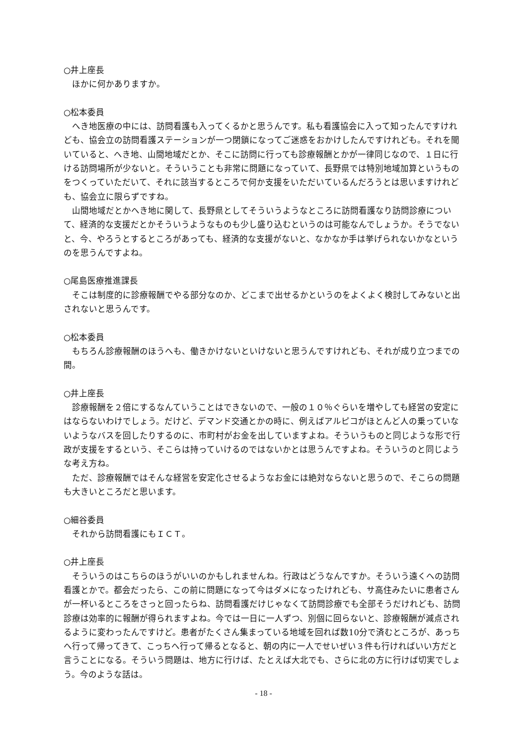○井上座長
ほかに何かありますか。
○松本委員
へき地医療の中には、訪問看護も入ってくるかと思うんです。私も看護協会に入って知ったんですけれども、協会立の訪問看護ステーションが一つ閉鎖になってご迷惑をおかけしたんですけれども。それを聞いていると、へき地、山間地域だとか、そこに訪問に行っても診療報酬とかが一律同じなので、１日に行ける訪問場所が少ないと。そういうことも非常に問題になっていて、長野県では特別地域加算というものをつくっていただいて、それに該当するところで何か支援をいただいているんだろうとは思いますけれども、協会立に限らずですね。
山間地域だとかへき地に関して、長野県としてそういうようなところに訪問看護なり訪問診療について、経済的な支援だとかそういうようなものも少し盛り込むというのは可能なんでしょうか。そうでないと、今、やろうとするところがあっても、経済的な支援がないと、なかなか手は挙げられないかなというのを思うんですよね。
○尾島医療推進課長
そこは制度的に診療報酬でやる部分なのか、どこまで出せるかというのをよくよく検討してみないと出されないと思うんです。
○松本委員
もちろん診療報酬のほうへも、働きかけないといけないと思うんですけれども、それが成り立つまでの間。
○井上座長
診療報酬を２倍にするなんていうことはできないので、一般の１０％ぐらいを増やしても経営の安定にはならないわけでしょう。だけど、デマンド交通とかの時に、例えばアルピコがほとんど人の乗っていないようなバスを回したりするのに、市町村がお金を出していますよね。そういうものと同じような形で行政が支援をするという、そこらは持っていけるのではないかとは思うんですよね。そういうのと同じような考え方ね。
ただ、診療報酬ではそんな経営を安定化させるようなお金には絶対ならないと思うので、そこらの問題も大きいところだと思います。
○細谷委員
それから訪問看護にもＩＣＴ。
○井上座長
そういうのはこちらのほうがいいのかもしれませんね。行政はどうなんですか。そういう遠くへの訪問看護とかで。都会だったら、この前に問題になって今はダメになったけれども、サ高住みたいに患者さんが一杯いるところをさっと回ったらね、訪問看護だけじゃなくて訪問診療でも全部そうだけれども、訪問診療は効率的に報酬が得られますよね。今では一日に一人ずつ、別個に回らないと、診療報酬が減点されるように変わったんですけど。患者がたくさん集まっている地域を回れば数10分で済むところが、あっちへ行って帰ってきて、こっちへ行って帰るとなると、朝の内に一人でせいぜい３件も行ければいい方だと言うことになる。そういう問題は、地方に行けば、たとえば大北でも、さらに北の方に行けば切実でしょう。今のような話は。
- 18 -